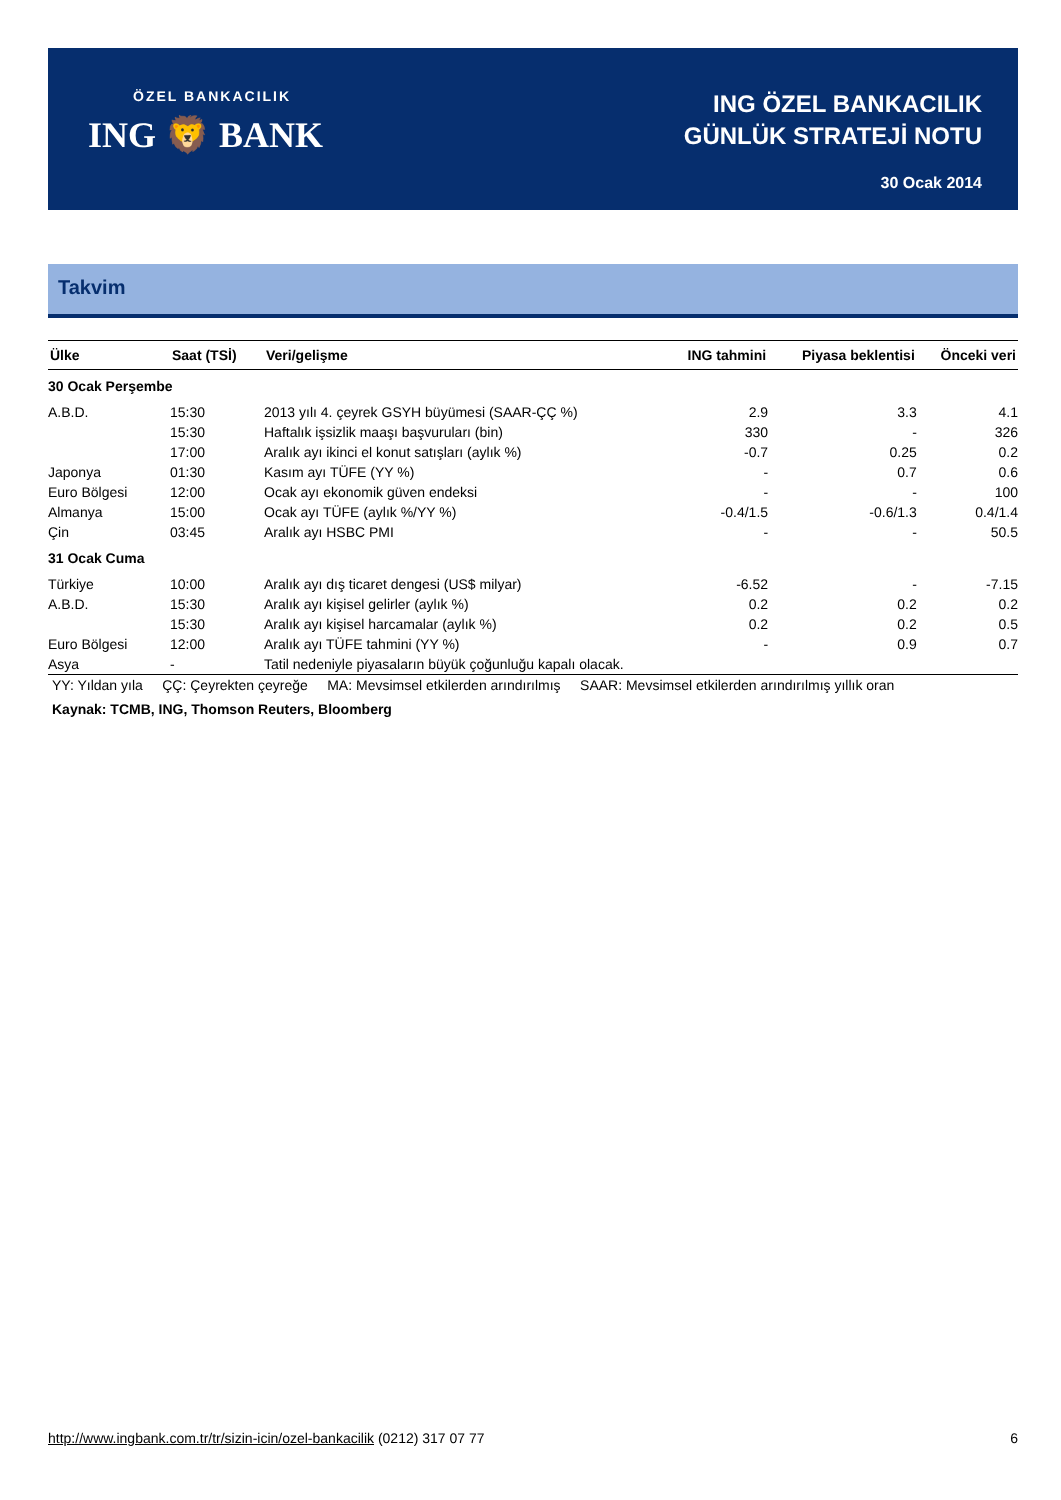ÖZEL BANKACILIK
ING 🦁 BANK
ING ÖZEL BANKACILIK
GÜNLÜK STRATEJİ NOTU
30 Ocak 2014
Takvim
| Ülke | Saat (TSİ) | Veri/gelişme | ING tahmini | Piyasa beklentisi | Önceki veri |
| --- | --- | --- | --- | --- | --- |
| 30 Ocak Perşembe | | | | | |
| A.B.D. | 15:30 | 2013 yılı 4. çeyrek GSYH büyümesi (SAAR-ÇÇ %) | 2.9 | 3.3 | 4.1 |
| | 15:30 | Haftalık işsizlik maaşı başvuruları (bin) | 330 | - | 326 |
| | 17:00 | Aralık ayı ikinci el konut satışları (aylık %) | -0.7 | 0.25 | 0.2 |
| Japonya | 01:30 | Kasım ayı TÜFE (YY %) | - | 0.7 | 0.6 |
| Euro Bölgesi | 12:00 | Ocak ayı ekonomik güven endeksi | - | - | 100 |
| Almanya | 15:00 | Ocak ayı TÜFE (aylık %/YY %) | -0.4/1.5 | -0.6/1.3 | 0.4/1.4 |
| Çin | 03:45 | Aralık ayı HSBC PMI | - | - | 50.5 |
| 31 Ocak Cuma | | | | | |
| Türkiye | 10:00 | Aralık ayı dış ticaret dengesi (US$ milyar) | -6.52 | - | -7.15 |
| A.B.D. | 15:30 | Aralık ayı kişisel gelirler (aylık %) | 0.2 | 0.2 | 0.2 |
| | 15:30 | Aralık ayı kişisel harcamalar (aylık %) | 0.2 | 0.2 | 0.5 |
| Euro Bölgesi | 12:00 | Aralık ayı TÜFE tahmini (YY %) | - | 0.9 | 0.7 |
| Asya | - | Tatil nedeniyle piyasaların büyük çoğunluğu kapalı olacak. | | | |
YY: Yıldan yıla ÇÇ: Çeyrekten çeyreğe MA: Mevsimsel etkilerden arındırılmış SAAR: Mevsimsel etkilerden arındırılmış yıllık oran
Kaynak: TCMB, ING, Thomson Reuters, Bloomberg
http://www.ingbank.com.tr/tr/sizin-icin/ozel-bankacilik (0212) 317 07 77 6